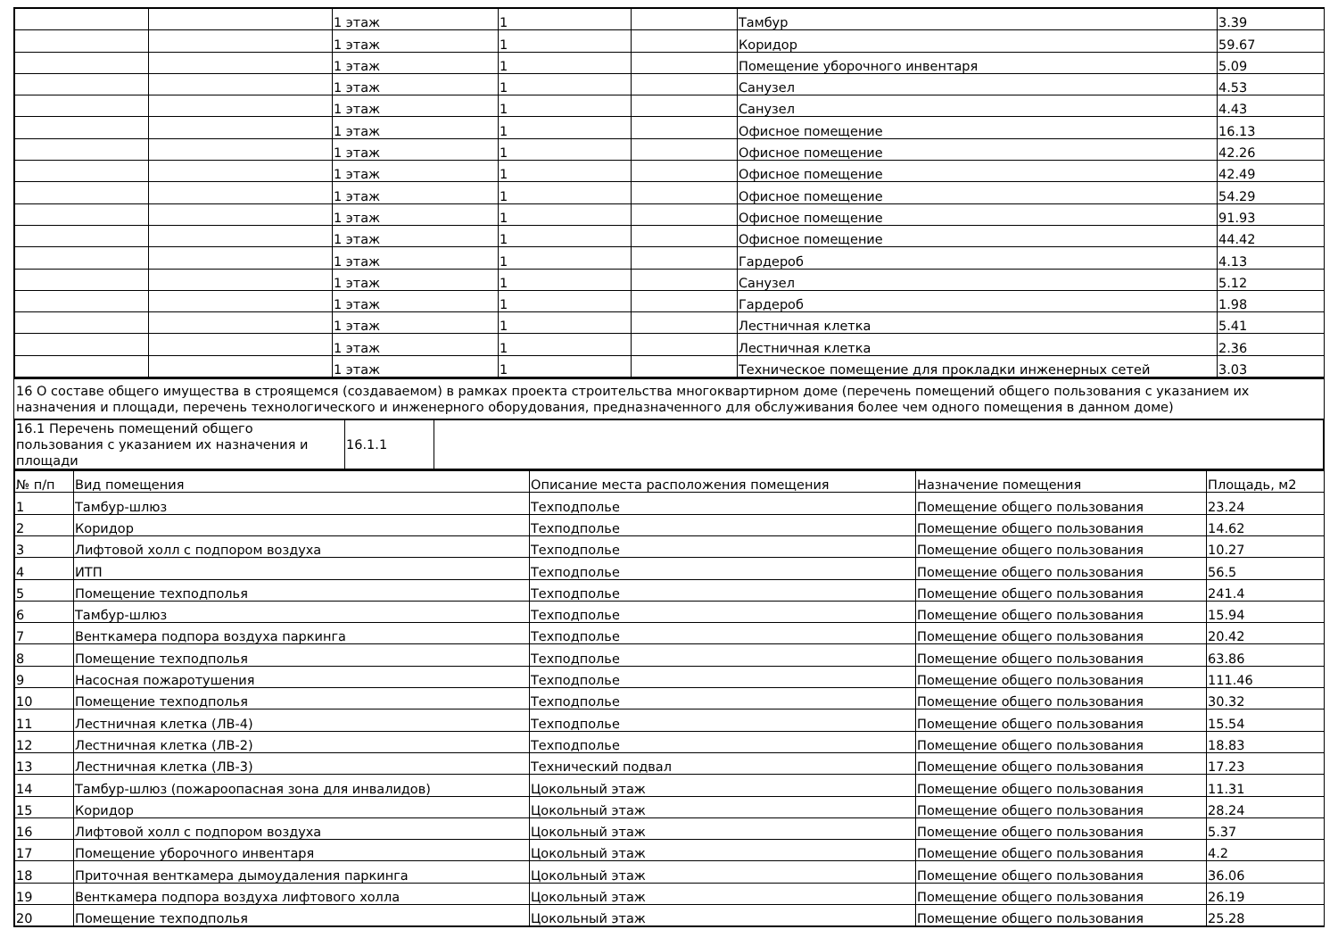| | | 1 этаж | 1 | | Тамбур | 3.39 |
| | | 1 этаж | 1 | | Коридор | 59.67 |
| | | 1 этаж | 1 | | Помещение уборочного инвентаря | 5.09 |
| | | 1 этаж | 1 | | Санузел | 4.53 |
| | | 1 этаж | 1 | | Санузел | 4.43 |
| | | 1 этаж | 1 | | Офисное помещение | 16.13 |
| | | 1 этаж | 1 | | Офисное помещение | 42.26 |
| | | 1 этаж | 1 | | Офисное помещение | 42.49 |
| | | 1 этаж | 1 | | Офисное помещение | 54.29 |
| | | 1 этаж | 1 | | Офисное помещение | 91.93 |
| | | 1 этаж | 1 | | Офисное помещение | 44.42 |
| | | 1 этаж | 1 | | Гардероб | 4.13 |
| | | 1 этаж | 1 | | Санузел | 5.12 |
| | | 1 этаж | 1 | | Гардероб | 1.98 |
| | | 1 этаж | 1 | | Лестничная клетка | 5.41 |
| | | 1 этаж | 1 | | Лестничная клетка | 2.36 |
| | | 1 этаж | 1 | | Техническое помещение для прокладки инженерных сетей | 3.03 |
16 О составе общего имущества в строящемся (создаваемом) в рамках проекта строительства многоквартирном доме (перечень помещений общего пользования с указанием их назначения и площади, перечень технологического и инженерного оборудования, предназначенного для обслуживания более чем одного помещения в данном доме)
| 16.1 Перечень помещений общего пользования с указанием их назначения и площади | 16.1.1 | |
| № п/п | Вид помещения | Описание места расположения помещения | Назначение помещения | Площадь, м2 |
| --- | --- | --- | --- | --- |
| 1 | Тамбур-шлюз | Техподполье | Помещение общего пользования | 23.24 |
| 2 | Коридор | Техподполье | Помещение общего пользования | 14.62 |
| 3 | Лифтовой холл с подпором воздуха | Техподполье | Помещение общего пользования | 10.27 |
| 4 | ИТП | Техподполье | Помещение общего пользования | 56.5 |
| 5 | Помещение техподполья | Техподполье | Помещение общего пользования | 241.4 |
| 6 | Тамбур-шлюз | Техподполье | Помещение общего пользования | 15.94 |
| 7 | Венткамера подпора воздуха паркинга | Техподполье | Помещение общего пользования | 20.42 |
| 8 | Помещение техподполья | Техподполье | Помещение общего пользования | 63.86 |
| 9 | Насосная пожаротушения | Техподполье | Помещение общего пользования | 111.46 |
| 10 | Помещение техподполья | Техподполье | Помещение общего пользования | 30.32 |
| 11 | Лестничная клетка (ЛВ-4) | Техподполье | Помещение общего пользования | 15.54 |
| 12 | Лестничная клетка (ЛВ-2) | Техподполье | Помещение общего пользования | 18.83 |
| 13 | Лестничная клетка (ЛВ-3) | Технический подвал | Помещение общего пользования | 17.23 |
| 14 | Тамбур-шлюз (пожароопасная зона для инвалидов) | Цокольный этаж | Помещение общего пользования | 11.31 |
| 15 | Коридор | Цокольный этаж | Помещение общего пользования | 28.24 |
| 16 | Лифтовой холл с подпором воздуха | Цокольный этаж | Помещение общего пользования | 5.37 |
| 17 | Помещение уборочного инвентаря | Цокольный этаж | Помещение общего пользования | 4.2 |
| 18 | Приточная венткамера дымоудаления паркинга | Цокольный этаж | Помещение общего пользования | 36.06 |
| 19 | Венткамера подпора воздуха лифтового холла | Цокольный этаж | Помещение общего пользования | 26.19 |
| 20 | Помещение техподполья | Цокольный этаж | Помещение общего пользования | 25.28 |